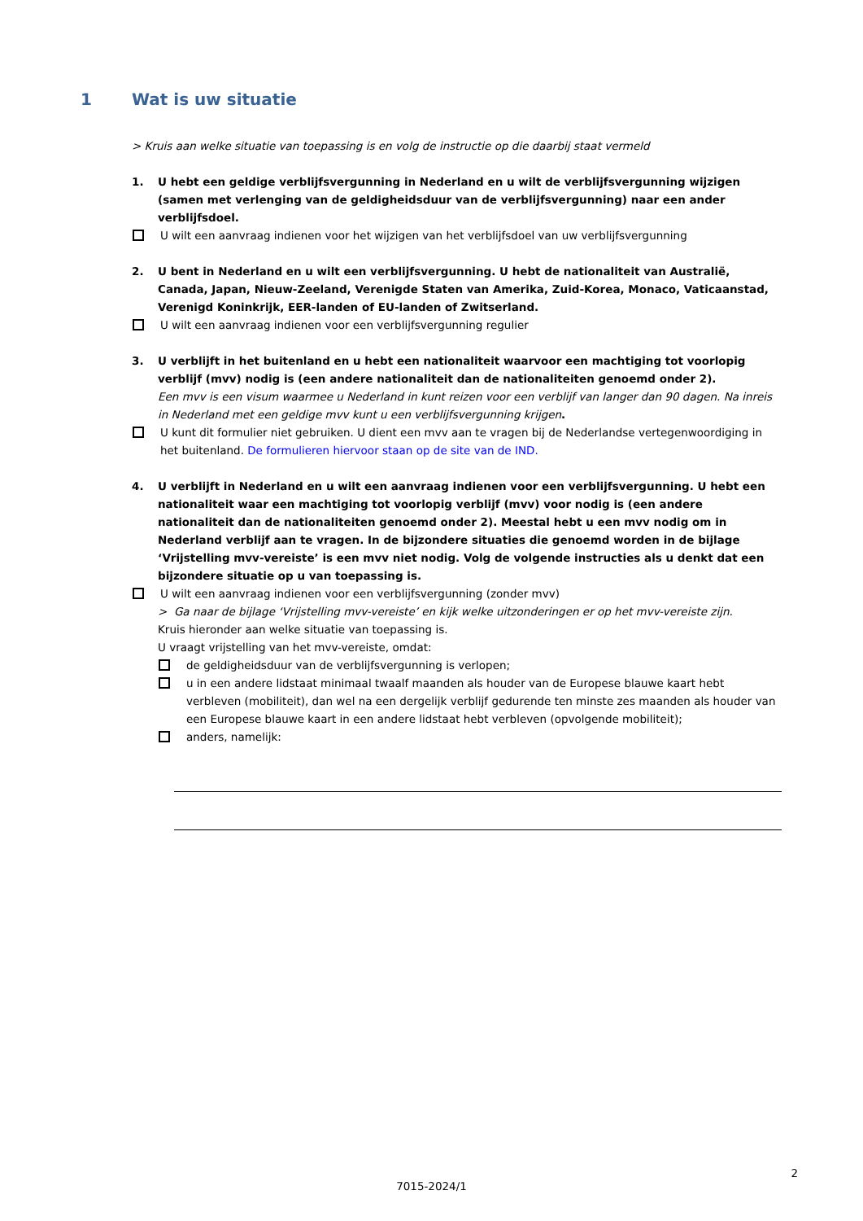1 Wat is uw situatie
> Kruis aan welke situatie van toepassing is en volg de instructie op die daarbij staat vermeld
1. U hebt een geldige verblijfsvergunning in Nederland en u wilt de verblijfsvergunning wijzigen (samen met verlenging van de geldigheidsduur van de verblijfsvergunning) naar een ander verblijfsdoel.
U wilt een aanvraag indienen voor het wijzigen van het verblijfsdoel van uw verblijfsvergunning
2. U bent in Nederland en u wilt een verblijfsvergunning. U hebt de nationaliteit van Australië, Canada, Japan, Nieuw-Zeeland, Verenigde Staten van Amerika, Zuid-Korea, Monaco, Vaticaanstad, Verenigd Koninkrijk, EER-landen of EU-landen of Zwitserland.
U wilt een aanvraag indienen voor een verblijfsvergunning regulier
3. U verblijft in het buitenland en u hebt een nationaliteit waarvoor een machtiging tot voorlopig verblijf (mvv) nodig is (een andere nationaliteit dan de nationaliteiten genoemd onder 2).
Een mvv is een visum waarmee u Nederland in kunt reizen voor een verblijf van langer dan 90 dagen. Na inreis in Nederland met een geldige mvv kunt u een verblijfsvergunning krijgen.
U kunt dit formulier niet gebruiken. U dient een mvv aan te vragen bij de Nederlandse vertegenwoordiging in het buitenland. De formulieren hiervoor staan op de site van de IND.
4. U verblijft in Nederland en u wilt een aanvraag indienen voor een verblijfsvergunning. U hebt een nationaliteit waar een machtiging tot voorlopig verblijf (mvv) voor nodig is (een andere nationaliteit dan de nationaliteiten genoemd onder 2). Meestal hebt u een mvv nodig om in Nederland verblijf aan te vragen. In de bijzondere situaties die genoemd worden in de bijlage ‘Vrijstelling mvv-vereiste’ is een mvv niet nodig. Volg de volgende instructies als u denkt dat een bijzondere situatie op u van toepassing is.
U wilt een aanvraag indienen voor een verblijfsvergunning (zonder mvv)
> Ga naar de bijlage ‘Vrijstelling mvv-vereiste’ en kijk welke uitzonderingen er op het mvv-vereiste zijn.
Kruis hieronder aan welke situatie van toepassing is.
U vraagt vrijstelling van het mvv-vereiste, omdat:
de geldigheidsduur van de verblijfsvergunning is verlopen;
u in een andere lidstaat minimaal twaalf maanden als houder van de Europese blauwe kaart hebt verbleven (mobiliteit), dan wel na een dergelijk verblijf gedurende ten minste zes maanden als houder van een Europese blauwe kaart in een andere lidstaat hebt verbleven (opvolgende mobiliteit);
anders, namelijk:
2
7015-2024/1